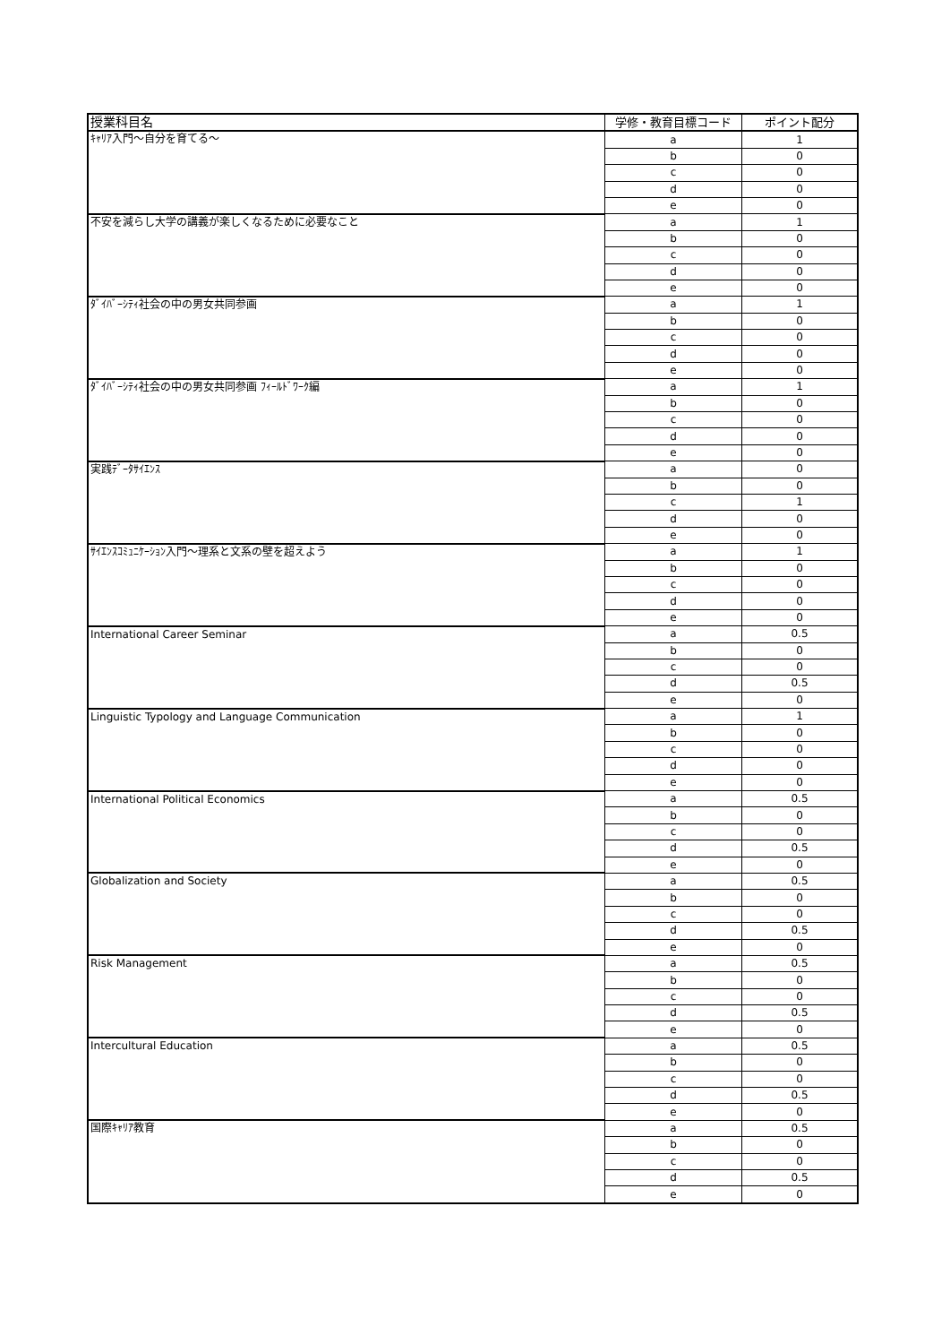| 授業科目名 | 学修・教育目標コード | ポイント配分 |
| --- | --- | --- |
| ｷｬﾘｱ入門～自分を育てる～ | a | 1 |
| | b | 0 |
| | c | 0 |
| | d | 0 |
| | e | 0 |
| 不安を減らし大学の講義が楽しくなるために必要なこと | a | 1 |
| | b | 0 |
| | c | 0 |
| | d | 0 |
| | e | 0 |
| ﾀﾞｲﾊﾞｰｼﾃｨ社会の中の男女共同参画 | a | 1 |
| | b | 0 |
| | c | 0 |
| | d | 0 |
| | e | 0 |
| ﾀﾞｲﾊﾞｰｼﾃｨ社会の中の男女共同参画 ﾌｨｰﾙﾄﾞﾜｰｸ編 | a | 1 |
| | b | 0 |
| | c | 0 |
| | d | 0 |
| | e | 0 |
| 実践ﾃﾞｰﾀｻｲｴﾝｽ | a | 0 |
| | b | 0 |
| | c | 1 |
| | d | 0 |
| | e | 0 |
| ｻｲｴﾝｽｺﾐｭﾆｹｰｼｮﾝ入門～理系と文系の壁を超えよう | a | 1 |
| | b | 0 |
| | c | 0 |
| | d | 0 |
| | e | 0 |
| International Career Seminar | a | 0.5 |
| | b | 0 |
| | c | 0 |
| | d | 0.5 |
| | e | 0 |
| Linguistic Typology and Language Communication | a | 1 |
| | b | 0 |
| | c | 0 |
| | d | 0 |
| | e | 0 |
| International Political Economics | a | 0.5 |
| | b | 0 |
| | c | 0 |
| | d | 0.5 |
| | e | 0 |
| Globalization and Society | a | 0.5 |
| | b | 0 |
| | c | 0 |
| | d | 0.5 |
| | e | 0 |
| Risk Management | a | 0.5 |
| | b | 0 |
| | c | 0 |
| | d | 0.5 |
| | e | 0 |
| Intercultural Education | a | 0.5 |
| | b | 0 |
| | c | 0 |
| | d | 0.5 |
| | e | 0 |
| 国際ｷｬﾘｱ教育 | a | 0.5 |
| | b | 0 |
| | c | 0 |
| | d | 0.5 |
| | e | 0 |